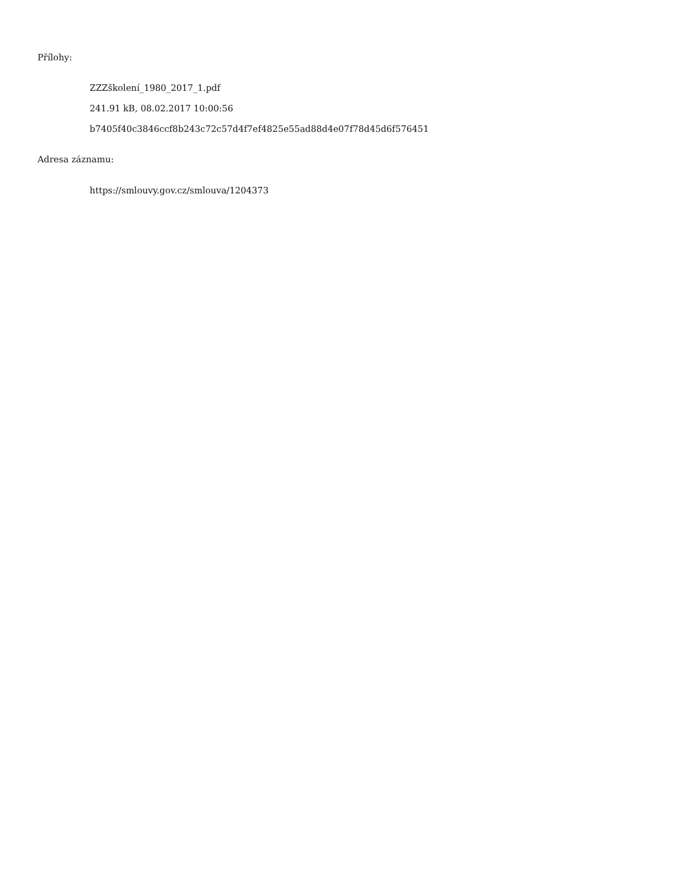Přílohy:
ZZZškolení_1980_2017_1.pdf
241.91 kB, 08.02.2017 10:00:56
b7405f40c3846ccf8b243c72c57d4f7ef4825e55ad88d4e07f78d45d6f576451
Adresa záznamu:
https://smlouvy.gov.cz/smlouva/1204373